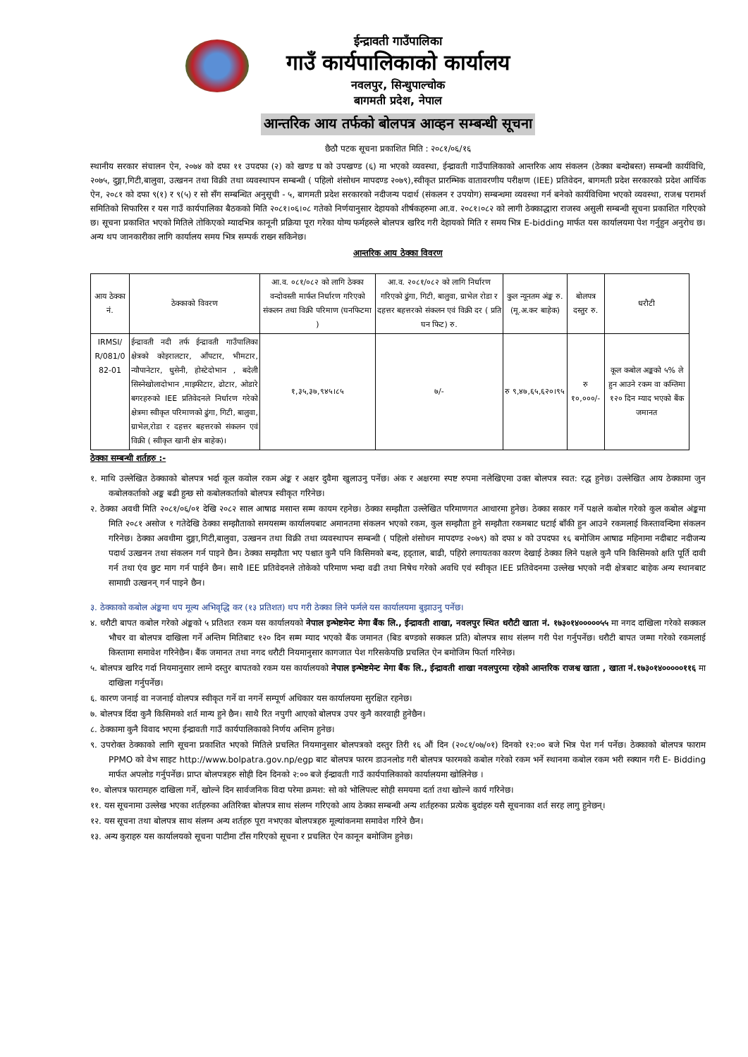ईन्द्रावती गाउँपालिका
गाउँ कार्यपालिकाको कार्यालय
नवलपुर, सिन्धुपाल्चोक
बागमती प्रदेश, नेपाल
आन्तरिक आय तर्फको बोलपत्र आव्हन सम्बन्धी सूचना
छैठौ पटक सूचना प्रकाशित मिति : २०८१/०६/१६
स्थानीय सरकार संचालन ऐन, २०७४ को दफा ११ उपदफा (२) को खण्ड घ को उपखण्ड (६) मा भएको व्यवस्था, ईन्द्रावती गाउँपालिकाको आन्तरिक आय संकलन (ठेक्का बन्दोबस्त) सम्बन्धी कार्यविधि, २०७५, दुङ्गा,गिटी,बालुवा, उत्खनन तथा विक्री तथा व्यवस्थापन सम्बन्धी ( पहिलो शंसोधन मापदण्ड २०७९),स्वीकृत प्रारम्भिक वातावरणीय परीक्षण (IEE) प्रतिवेदन, बागमती प्रदेश सरकारको प्रदेश आर्थिक ऐन, २०८१ को दफा ९(१) र ९(५) र सो सँग सम्बन्धित अनुसूची - ५, बागमती प्रदेश सरकारको नदीजन्य पदार्थ (संकलन र उपयोग) सम्बन्धमा व्यवस्था गर्न बनेको कार्यविधिमा भएको व्यवस्था, राजश्व परामर्श समितिको सिफारिस र यस गाउँ कार्यपालिका बैठकको मिति २०८१।०६।०८ गतेको निर्णयानुसार देहायको शीर्षकहरुमा आ.व. २०८१।०८२ को लागी ठेक्काद्धारा राजस्व असुली सम्बन्धी सूचना प्रकाशित गरिएको छ। सूचना प्रकाशित भएको मितिले तोकिएको म्यादभित्र कानूनी प्रक्रिया पूरा गरेका योग्य फर्महरुले बोलपत्र खरिद गरी देहायको मिति र समय भित्र E-bidding मार्फत यस कार्यालयमा पेश गर्नुहुन अनुरोध छ। अन्य थप जानकारीका लागि कार्यालय समय भित्र सम्पर्क राख्न सकिनेछ।
आन्तरिक आय ठेक्का विवरण
| आय ठेक्का नं. | ठेक्काको विवरण | आ.व. ०८१/०८२ को लागि ठेक्का वन्दोवस्ती मार्फत निर्धारण गरिएको संकलन तथा विक्री परिमाण (घनफिटमा ) | आ.व. २०८१/०८२ को लागि निर्धारण गरिएको ढुंगा, गिटी, बालुवा, ग्राभेल रोडा र दहत्तर बहत्तरको संकलन एवं विक्री दर ( प्रति घन फिट) रु. | कुल न्यूनतम अंङ्क रु. (मू.अ.कर बाहेक) | बोलपत्र दस्तुर रु. | धरौटी |
| --- | --- | --- | --- | --- | --- | --- |
| IRMSI/ R/081/0 82-01 | ईन्द्रावती नदी तर्फ ईन्द्रावती गाउँपालिका क्षेत्रको कोइरालटार, आँपटार, भीमटार, न्यौपानेटार, धुसेनी, होस्टेदोभान , बदेली सिस्नेखोलादोभान ,माझ्फीटार, ढोटार, ओडारे बगरहरुको IEE प्रतिवेदनले निर्धारण गरेको क्षेत्रमा स्वीकृत परिमाणको ढुंगा, गिटी, बालुवा, ग्राभेल,रोडा र दहत्तर बहत्तरको संकलन एवं विक्री ( स्वीकृत खानी क्षेत्र बाहेक)। | १,३५,३७,९४५।८५ | ७/- | रु ९,४७,६५,६२०।९५ | रु १०,०००/- | कूल कबोल अङ्कको ५% ले हुन आउने रकम वा कम्तिमा १२० दिन म्याद भएको बैंक जमानत |
ठेक्का सम्बन्धी शर्तहरु :-
१. माथि उल्लेखित ठेक्काको बोलपत्र भर्दा कूल कवोल रकम अंङ्क र अक्षर दुवैमा खुलाउनु पर्नेछ। अंक र अक्षरमा स्पष्ट रुपमा नलेखिएमा उक्त बोलपत्र स्वत: रद्ध हुनेछ। उल्लेखित आय ठेक्कामा जुन कबोलकर्ताको अङ्क बढी हुन्छ सो कबोलकर्ताको बोलपत्र स्वीकृत गरिनेछ।
२. ठेक्का अवधी मिति २०८१/०६/०१ देखि २०८२ साल आषाढ मसान्त सम्म कायम रहनेछ। ठेक्का सम्झौता उल्लेखित परिमाणगत आधारमा हुनेछ। ठेक्का सकार गर्ने पक्षले कबोल गरेको कुल कबोल अंङ्कमा मिति २०८१ असोज १ गतेदेखि ठेक्का सम्झौताको समयसम्म कार्यालयबाट अमानतमा संकलन भएको रकम, कुल सम्झौता हुने सम्झौता रकमबाट घटाई बाँकी हुन आउने रकमलाई किस्तावन्दिमा संकलन गरिनेछ। ठेक्का अवधीमा दुङ्गा,गिटी,बालुवा, उत्खनन तथा विक्री तथा व्यवस्थापन सम्बन्धी ( पहिलो शंसोधन मापदण्ड २०७९) को दफा ४ को उपदफा १६ बमोजिम आषाढ महिनामा नदीबाट नदीजन्य पदार्थ उत्खनन तथा संकलन गर्न पाइने छैन। ठेक्का सम्झौता भए पश्चात कुनै पनि किसिमको बन्द, हड्ताल, बाढी, पहिरो लगायतका कारण देखाई ठेक्का लिने पक्षले कुनै पनि किसिमको क्षति पूर्ति दावी गर्न तथा एंव छुट माग गर्न पाईने छैन। साथै IEE प्रतिवेदनले तोकेको परिमाण भन्दा वढी तथा निषेध गरेको अवधि एवं स्वीकृत IEE प्रतिवेदनमा उल्लेख भएको नदी क्षेत्रबाट बाहेक अन्य स्थानबाट सामाग्री उत्खनन् गर्न पाइने छैन।
३. ठेक्काको कबोल अंङ्कमा थप मूल्य अभिवृद्धि कर (१३ प्रतिशत) थप गरी ठेक्का लिने फर्मले यस कार्यालयमा बुझाउनु पर्नेछ।
४. धरौटी बापत कबोल गरेको अंङ्कको ५ प्रतिशत रकम यस कार्यालयको नेपाल इन्भेष्टमेन्ट मेगा बैंक लि., ईन्द्रावती शाखा, नवलपुर स्थित धरौटी खाता नं. १७३०१४०००००५५ मा नगद दाखिला गरेको सक्कल भौचर वा बोलपत्र दाखिला गर्ने अन्तिम मितिबाट १२० दिन सम्म म्याद भएको बैंक जमानत (बिड बण्डको सक्कल प्रति) बोलपत्र साथ संलग्न गरी पेश गर्नुपर्नेछ। धरौटी बापत जम्मा गरेको रकमलाई किस्तामा समावेश गरिनेछैन। बैंक जमानत तथा नगद धरौटी नियमानुसार कागजात पेश गरिसकेपछि प्रचलित ऐन बमोजिम फिर्ता गरिनेछ।
५. बोलपत्र खरिद गर्दा नियमानुसार लाग्ने दस्तुर बापतको रकम यस कार्यालयको नेपाल इन्भेष्टमेन्ट मेगा बैंक लि., ईन्द्रावती शाखा नवलपुरमा रहेको आन्तरिक राजश्व खाता , खाता नं.१७३०१४०००००११६ मा दाखिला गर्नुपर्नेछ।
६. कारण जनाई वा नजनाई वोलपत्र स्वीकृत गर्ने वा नगर्ने सम्पूर्ण अधिकार यस कार्यालयमा सुरक्षित रहनेछ।
७. बोलपत्र दिंदा कुनै किसिमको शर्त मान्य हुने छैन। साथै रित नपुगी आएको बोलपत्र उपर कुनै कारवाही हुनेछैन।
८. ठेक्कामा कुनै विवाद भएमा ईन्द्रावती गाउँ कार्यपालिकाको निर्णय अन्तिम हुनेछ।
९. उपरोक्त ठेक्काको लागि सूचना प्रकाशित भएको मितिले प्रचलित नियमानुसार बोलपत्रको दस्तुर तिरी १६ औं दिन (२०८१/०७/०१) दिनको १२:०० बजे भित्र पेश गर्न पर्नेछ। ठेक्काको बोलपत्र फाराम PPMO को वेभ साइट http://www.bolpatra.gov.np/egp बाट बोलपत्र फारम डाउनलोड गरी बोलपत्र फारमको कबोल गरेको रकम भर्ने स्थानमा कबोल रकम भरी स्क्यान गरी E- Bidding मार्फत अपलोड गर्नुपर्नेछ। प्राप्त बोलपत्रहरु सोही दिन दिनको २:०० बजे ईन्द्रावती गाउँ कार्यपालिकाको कार्यालयमा खोलिनेछ ।
१०. बोलपत्र फारामहरु दाखिला गर्ने, खोल्ने दिन सार्वजनिक विदा परेमा क्रमश: सो को भोलिपल्ट सोही समयमा दर्ता तथा खोल्ने कार्य गरिनेछ।
११. यस सूचनामा उल्लेख भएका शर्तहरुका अतिरिक्त बोलपत्र साथ संलग्न गरिएको आय ठेक्का सम्बन्धी अन्य शर्तहरुका प्रत्येक बुदांहरु यसै सूचनाका शर्त सरह लागु हुनेछन्।
१२. यस सूचना तथा बोलपत्र साथ संलग्न अन्य शर्तहरु पूरा नभएका बोलपत्रहरु मूल्यांकनमा समावेश गरिने छैन।
१३. अन्य कुराहरु यस कार्यालयको सूचना पाटीमा टाँस गरिएको सूचना र प्रचलित ऐन कानून बमोजिम हुनेछ।